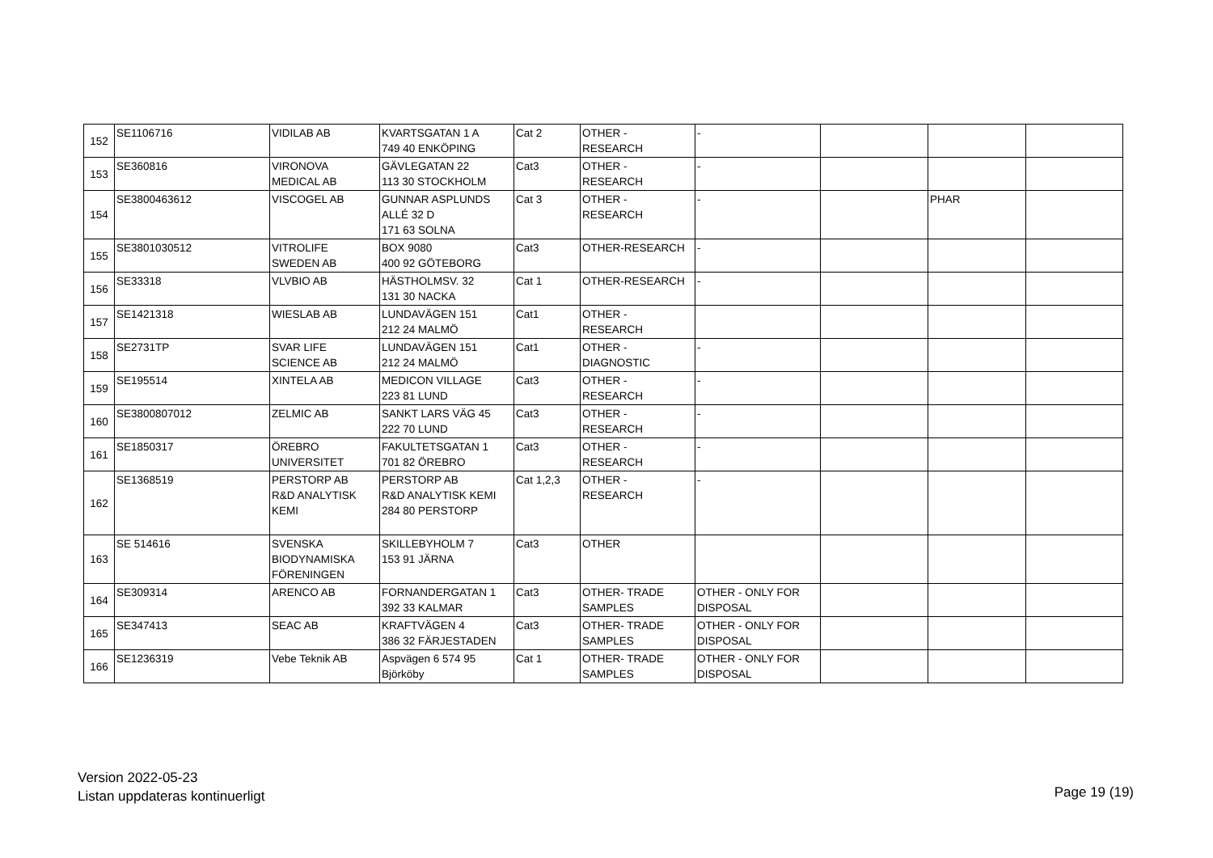| 152 | SE1106716 | VIDILAB AB | KVARTSGATAN 1 A 749 40 ENKÖPING | Cat 2 | OTHER - RESEARCH | - | | | |
| 153 | SE360816 | VIRONOVA MEDICAL AB | GÄVLEGATAN 22 113 30 STOCKHOLM | Cat3 | OTHER - RESEARCH | - | | | |
| 154 | SE3800463612 | VISCOGEL AB | GUNNAR ASPLUNDS ALLÉ 32 D 171 63 SOLNA | Cat 3 | OTHER - RESEARCH | - | | PHAR | |
| 155 | SE3801030512 | VITROLIFE SWEDEN AB | BOX 9080 400 92 GÖTEBORG | Cat3 | OTHER-RESEARCH | - | | | |
| 156 | SE33318 | VLVBIO AB | HÄSTHOLMSV. 32 131 30 NACKA | Cat 1 | OTHER-RESEARCH | - | | | |
| 157 | SE1421318 | WIESLAB AB | LUNDAVÄGEN 151 212 24 MALMÖ | Cat1 | OTHER - RESEARCH | | | | |
| 158 | SE2731TP | SVAR LIFE SCIENCE AB | LUNDAVÄGEN 151 212 24 MALMÖ | Cat1 | OTHER - DIAGNOSTIC | - | | | |
| 159 | SE195514 | XINTELA AB | MEDICON VILLAGE 223 81 LUND | Cat3 | OTHER - RESEARCH | - | | | |
| 160 | SE3800807012 | ZELMIC AB | SANKT LARS VÄG 45 222 70 LUND | Cat3 | OTHER - RESEARCH | - | | | |
| 161 | SE1850317 | ÖREBRO UNIVERSITET | FAKULTETSGATAN 1 701 82 ÖREBRO | Cat3 | OTHER - RESEARCH | - | | | |
| 162 | SE1368519 | PERSTORP AB R&D ANALYTISK KEMI | PERSTORP AB R&D ANALYTISK KEMI 284 80 PERSTORP | Cat 1,2,3 | OTHER - RESEARCH | - | | | |
| 163 | SE 514616 | SVENSKA BIODYNAMISKA FÖRENINGEN | SKILLEBYHOLM 7 153 91 JÄRNA | Cat3 | OTHER | | | | |
| 164 | SE309314 | ARENCO AB | FORNANDERGATAN 1 392 33 KALMAR | Cat3 | OTHER- TRADE SAMPLES | OTHER - ONLY FOR DISPOSAL | | | |
| 165 | SE347413 | SEAC AB | KRAFTVÄGEN 4 386 32 FÄRJESTADEN | Cat3 | OTHER- TRADE SAMPLES | OTHER - ONLY FOR DISPOSAL | | | |
| 166 | SE1236319 | Vebe Teknik AB | Aspvägen 6 574 95 Björköby | Cat 1 | OTHER- TRADE SAMPLES | OTHER - ONLY FOR DISPOSAL | | | |
Version 2022-05-23
Listan uppdateras kontinuerligt
Page 19 (19)